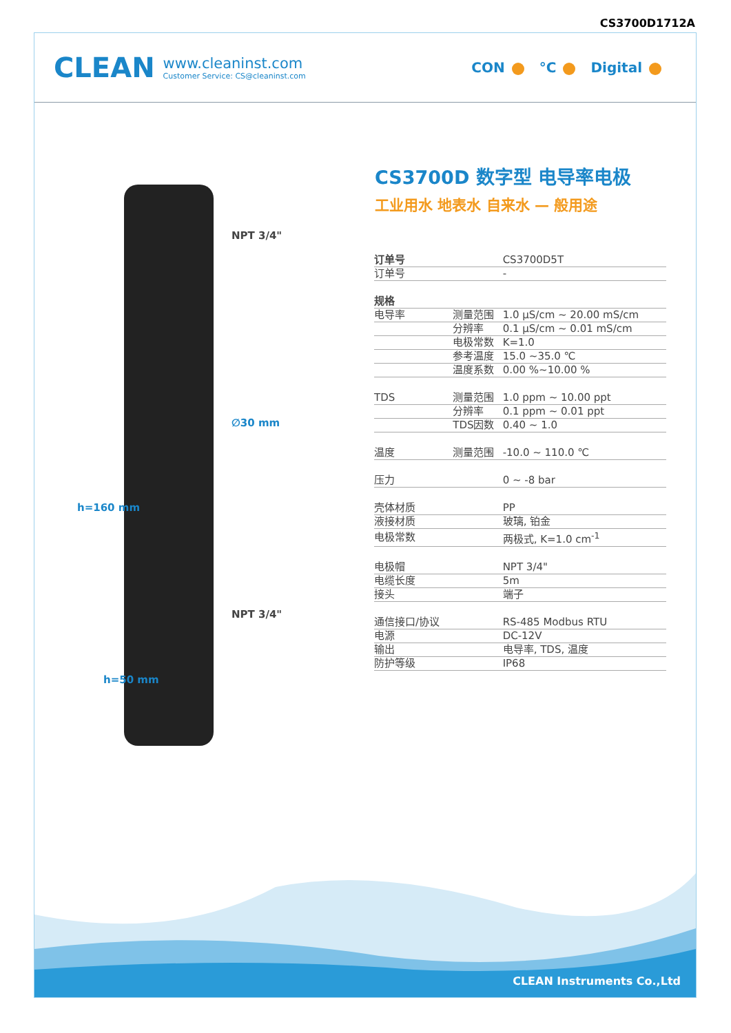CS3700D1712A
CLEAN www.cleaninst.com
Customer Service: CS@cleaninst.com
CON °C Digital
NPT 3/4"
∅30 mm
NPT 3/4"
h=160 mm
h=50 mm
CS3700D 数字型 电导率电极
工业用水 地表水 自来水 — 般用途
| 订单号 | | CS3700D5T |
| 订单号 | | - |
| 规格 | | |
| 电导率 | 测量范围 | 1.0 μS/cm ~ 20.00 mS/cm |
| | 分辨率 | 0.1 μS/cm ~ 0.01 mS/cm |
| | 电极常数 | K=1.0 |
| | 参考温度 | 15.0 ~35.0 ℃ |
| | 温度系数 | 0.00 %~10.00 % |
| TDS | 测量范围 | 1.0 ppm ~ 10.00 ppt |
| | 分辨率 | 0.1 ppm ~ 0.01 ppt |
| | TDS因数 | 0.40 ~ 1.0 |
| 温度 | 测量范围 | -10.0 ~ 110.0 ℃ |
| 压力 | | 0 ~ -8 bar |
| 壳体材质 | | PP |
| 液接材质 | | 玻璃, 铂金 |
| 电极常数 | | 两极式, K=1.0 cm<sup>-1</sup> |
| 电极帽 | | NPT 3/4" |
| 电缆长度 | | 5m |
| 接头 | | 端子 |
| 通信接口/协议 | | RS-485 Modbus RTU |
| 电源 | | DC-12V |
| 输出 | | 电导率, TDS, 温度 |
| 防护等级 | | IP68 |
CLEAN Instruments Co.,Ltd